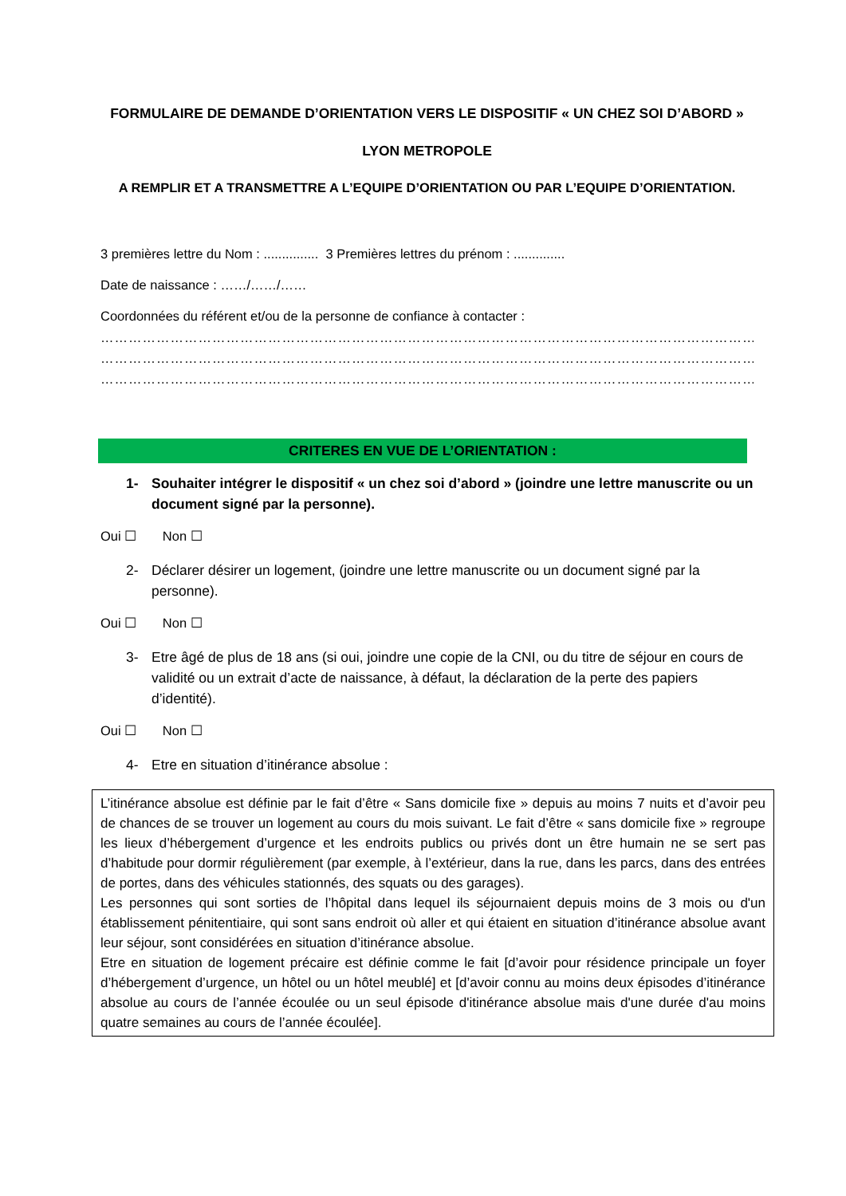FORMULAIRE DE DEMANDE D’ORIENTATION VERS LE DISPOSITIF « UN CHEZ SOI D’ABORD »
LYON METROPOLE
A REMPLIR ET A TRANSMETTRE A L’EQUIPE D’ORIENTATION OU PAR L’EQUIPE D’ORIENTATION.
3 premières lettre du Nom : ............... 3 Premières lettres du prénom : ..............
Date de naissance : ……/……/……
Coordonnées du référent et/ou de la personne de confiance à contacter :
……………………………………………………………………………………………………………………………………………
……………………………………………………………………………………………………………………………………………
……………………………………………………………………………………………………………………………………………
CRITERES EN VUE DE L’ORIENTATION :
1- Souhaiter intégrer le dispositif « un chez soi d’abord » (joindre une lettre manuscrite ou un document signé par la personne).
Oui ☐ Non ☐
2- Déclarer désirer un logement, (joindre une lettre manuscrite ou un document signé par la personne).
Oui ☐ Non ☐
3- Etre âgé de plus de 18 ans (si oui, joindre une copie de la CNI, ou du titre de séjour en cours de validité ou un extrait d’acte de naissance, à défaut, la déclaration de la perte des papiers d’identité).
Oui ☐ Non ☐
4- Etre en situation d’itinérance absolue :
L’itinérance absolue est définie par le fait d’être « Sans domicile fixe » depuis au moins 7 nuits et d’avoir peu de chances de se trouver un logement au cours du mois suivant. Le fait d’être « sans domicile fixe » regroupe les lieux d’hébergement d’urgence et les endroits publics ou privés dont un être humain ne se sert pas d’habitude pour dormir régulièrement (par exemple, à l’extérieur, dans la rue, dans les parcs, dans des entrées de portes, dans des véhicules stationnés, des squats ou des garages).
Les personnes qui sont sorties de l’hôpital dans lequel ils séjournaient depuis moins de 3 mois ou d'un établissement pénitentiaire, qui sont sans endroit où aller et qui étaient en situation d’itinérance absolue avant leur séjour, sont considérées en situation d’itinérance absolue.
Etre en situation de logement précaire est définie comme le fait [d’avoir pour résidence principale un foyer d’hébergement d’urgence, un hôtel ou un hôtel meublé] et [d’avoir connu au moins deux épisodes d’itinérance absolue au cours de l’année écoulée ou un seul épisode d'itinérance absolue mais d'une durée d'au moins quatre semaines au cours de l’année écoulée].